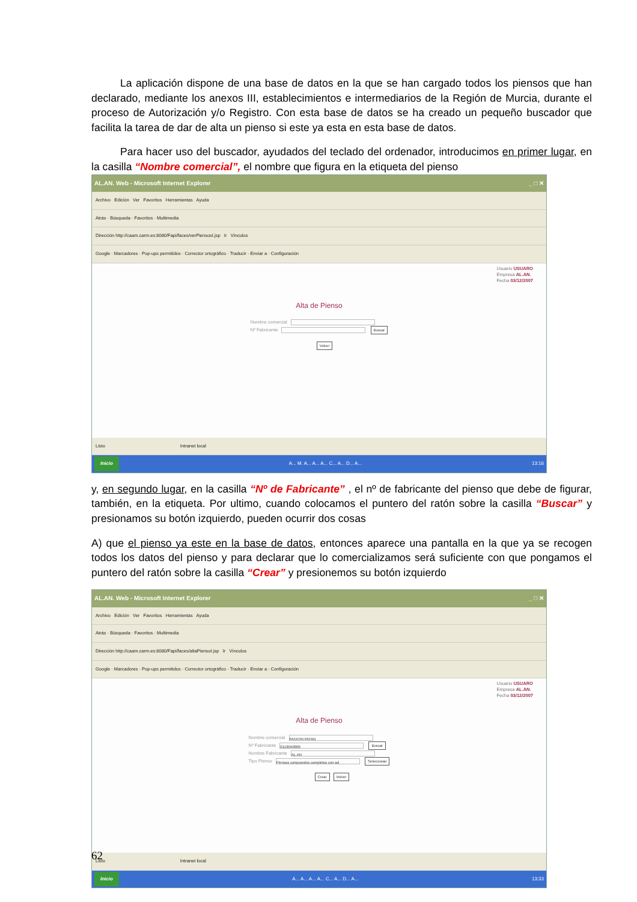La aplicación dispone de una base de datos en la que se han cargado todos los piensos que han declarado, mediante los anexos III, establecimientos e intermediarios de la Región de Murcia, durante el proceso de Autorización y/o Registro. Con esta base de datos se ha creado un pequeño buscador que facilita la tarea de dar de alta un pienso si este ya esta en esta base de datos.
Para hacer uso del buscador, ayudados del teclado del ordenador, introducimos en primer lugar, en la casilla “Nombre comercial”, el nombre que figura en la etiqueta del pienso
AL.AN. Web - Microsoft Internet Explorer _ □ ✕
Archivo Edición Ver Favoritos Herramientas Ayuda
Atrás · Búsqueda · Favoritos · Multimedia
Dirección http://caam.carm.es:8080/Fapi/faces/verPiensosI.jsp Ir Vínculos
Google · Marcadores · Pop-ups permitidos · Corrector ortográfico · Traducir · Enviar a · Configuración
Usuario USUARO
Empresa AL.AN.
Fecha 03/12/2007
Alta de Pienso
Nombre comercial
Nº Fabricante Buscar
Volver
Listo Intranet local
Inicio A... M. A... A... A... C... A... D... A... 13:16
y, en segundo lugar, en la casilla “Nº de Fabricante” , el nº de fabricante del pienso que debe de figurar, también, en la etiqueta. Por ultimo, cuando colocamos el puntero del ratón sobre la casilla “Buscar” y presionamos su botón izquierdo, pueden ocurrir dos cosas
A) que el pienso ya este en la base de datos, entonces aparece una pantalla en la que ya se recogen todos los datos del pienso y para declarar que lo comercializamos será suficiente con que pongamos el puntero del ratón sobre la casilla “Crear” y presionemos su botón izquierdo
AL.AN. Web - Microsoft Internet Explorer _ □ ✕
Archivo Edición Ver Favoritos Herramientas Ayuda
Atrás · Búsqueda · Favoritos · Multimedia
Dirección http://caam.carm.es:8080/Fapi/faces/altaPiensoI.jsp Ir Vínculos
Google · Marcadores · Pop-ups permitidos · Corrector ortográfico · Traducir · Enviar a · Configuración
Usuario USUARO
Empresa AL.AN.
Fecha 03/12/2007
Alta de Pienso
Nombre comercial PATATIN PATAN
Nº Fabricante 01130X0000 Buscar
Nombre Fabricante AL.AN
Tipo Pienso Piensos compuestos completos con ad Seleccionar
Crear Volver
Listo Intranet local
Inicio A... A... A... A... C... A... D... A... 13:33
62